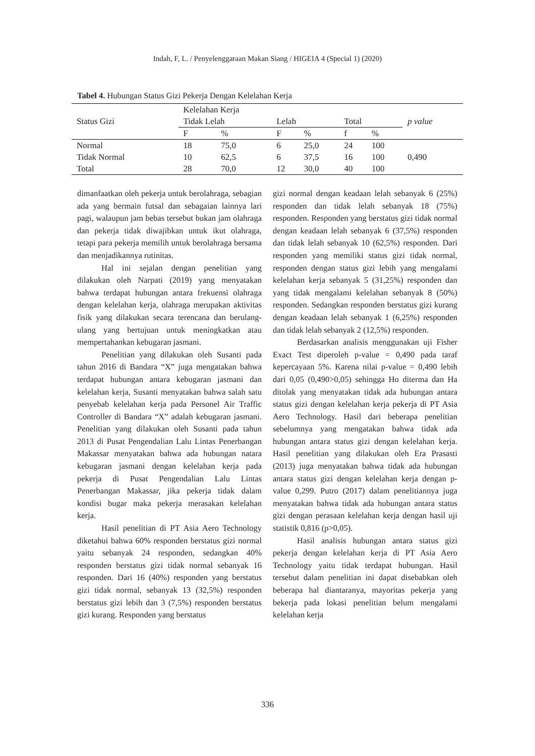Indah, F, L. / Penyelenggaraan Makan Siang / HIGEIA 4 (Special 1) (2020)
Tabel 4. Hubungan Status Gizi Pekerja Dengan Kelelahan Kerja
| Status Gizi | Kelelahan Kerja | | | | | | p value |
| --- | --- | --- | --- | --- | --- | --- | --- |
| | Tidak Lelah | | Lelah | | Total | | |
| | F | % | F | % | f | % | |
| Normal | 18 | 75,0 | 6 | 25,0 | 24 | 100 | 0,490 |
| Tidak Normal | 10 | 62,5 | 6 | 37,5 | 16 | 100 | |
| Total | 28 | 70,0 | 12 | 30,0 | 40 | 100 | |
dimanfaatkan oleh pekerja untuk berolahraga, sebagian ada yang bermain futsal dan sebagaian lainnya lari pagi, walaupun jam bebas tersebut bukan jam olahraga dan pekerja tidak diwajibkan untuk ikut olahraga, tetapi para pekerja memilih untuk berolahraga bersama dan menjadikannya rutinitas.
Hal ini sejalan dengan penelitian yang dilakukan oleh Narpati (2019) yang menyatakan bahwa terdapat hubungan antara frekuensi olahraga dengan kelelahan kerja, olahraga merupakan aktivitas fisik yang dilakukan secara terencana dan berulang-ulang yang bertujuan untuk meningkatkan atau mempertahankan kebugaran jasmani.
Penelitian yang dilakukan oleh Susanti pada tahun 2016 di Bandara “X” juga mengatakan bahwa terdapat hubungan antara kebugaran jasmani dan kelelahan kerja, Susanti menyatakan bahwa salah satu penyebab kelelahan kerja pada Personel Air Traffic Controller di Bandara “X” adalah kebugaran jasmani. Penelitian yang dilakukan oleh Susanti pada tahun 2013 di Pusat Pengendalian Lalu Lintas Penerbangan Makassar menyatakan bahwa ada hubungan natara kebugaran jasmani dengan kelelahan kerja pada pekerja di Pusat Pengendalian Lalu Lintas Penerbangan Makassar, jika pekerja tidak dalam kondisi bugar maka pekerja merasakan kelelahan kerja.
Hasil penelitian di PT Asia Aero Technology diketahui bahwa 60% responden berstatus gizi normal yaitu sebanyak 24 responden, sedangkan 40% responden berstatus gizi tidak normal sebanyak 16 responden. Dari 16 (40%) responden yang berstatus gizi tidak normal, sebanyak 13 (32,5%) responden berstatus gizi lebih dan 3 (7,5%) responden berstatus gizi kurang. Responden yang berstatus
gizi normal dengan keadaan lelah sebanyak 6 (25%) responden dan tidak lelah sebanyak 18 (75%) responden. Responden yang berstatus gizi tidak normal dengan keadaan lelah sebanyak 6 (37,5%) responden dan tidak lelah sebanyak 10 (62,5%) responden. Dari responden yang memiliki status gizi tidak normal, responden dengan status gizi lebih yang mengalami kelelahan kerja sebanyak 5 (31,25%) responden dan yang tidak mengalami kelelahan sebanyak 8 (50%) responden. Sedangkan responden berstatus gizi kurang dengan keadaan lelah sebanyak 1 (6,25%) responden dan tidak lelah sebanyak 2 (12,5%) responden.
Berdasarkan analisis menggunakan uji Fisher Exact Test diperoleh p-value = 0,490 pada taraf kepercayaan 5%. Karena nilai p-value = 0,490 lebih dari 0,05 (0,490>0,05) sehingga Ho diterma dan Ha ditolak yang menyatakan tidak ada hubungan antara status gizi dengan kelelahan kerja pekerja di PT Asia Aero Technology. Hasil dari beberapa penelitian sebelumnya yang mengatakan bahwa tidak ada hubungan antara status gizi dengan kelelahan kerja. Hasil penelitian yang dilakukan oleh Era Prasasti (2013) juga menyatakan bahwa tidak ada hubungan antara status gizi dengan kelelahan kerja dengan p-value 0,299. Putro (2017) dalam penelitiannya juga menyatakan bahwa tidak ada hubungan antara status gizi dengan perasaan kelelahan kerja dengan hasil uji statistik 0,816 (p>0,05).
Hasil analisis hubungan antara status gizi pekerja dengan kelelahan kerja di PT Asia Aero Technology yaitu tidak terdapat hubungan. Hasil tersebut dalam penelitian ini dapat disebabkan oleh beberapa hal diantaranya, mayoritas pekerja yang bekerja pada lokasi penelitian belum mengalami kelelahan kerja
336